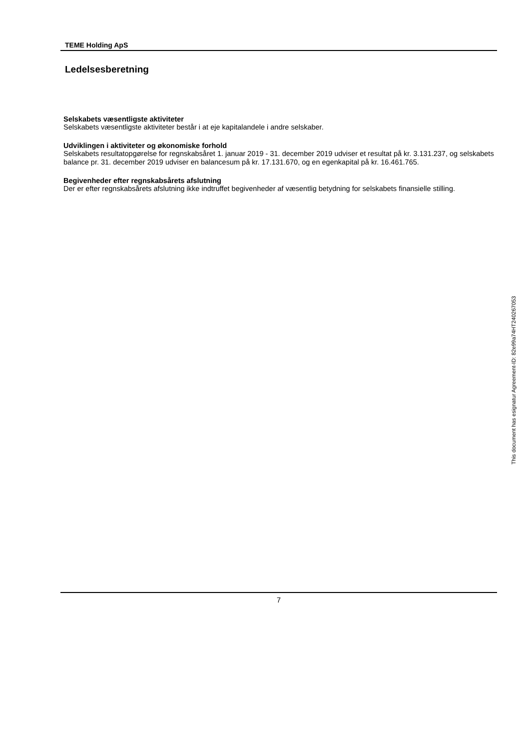TEME Holding ApS
Ledelsesberetning
Selskabets væsentligste aktiviteter
Selskabets væsentligste aktiviteter består i at eje kapitalandele i andre selskaber.
Udviklingen i aktiviteter og økonomiske forhold
Selskabets resultatopgørelse for regnskabsåret 1. januar 2019 - 31. december 2019 udviser et resultat på kr. 3.131.237, og selskabets balance pr. 31. december 2019 udviser en balancesum på kr. 17.131.670, og en egenkapital på kr. 16.461.765.
Begivenheder efter regnskabsårets afslutning
Der er efter regnskabsårets afslutning ikke indtruffet begivenheder af væsentlig betydning for selskabets finansielle stilling.
7
This document has esignatur Agreement-ID: 82e99a74HT240267053